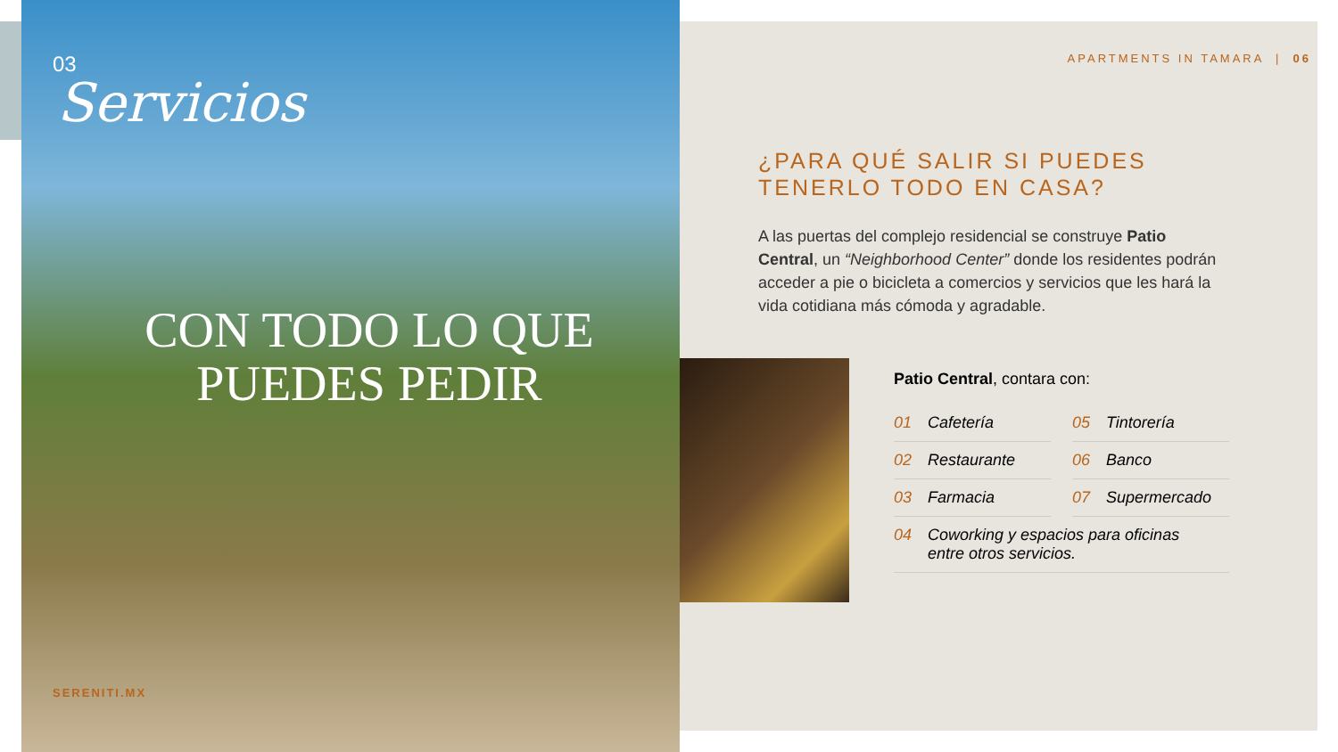03
Servicios
CON TODO LO QUE PUEDES PEDIR
SERENITI.MX
APARTMENTS IN TAMARA | 06
¿PARA QUÉ SALIR SI PUEDES
TENERLO TODO EN CASA?
A las puertas del complejo residencial se construye Patio Central, un “Neighborhood Center” donde los residentes podrán acceder a pie o bicicleta a comercios y servicios que les hará la vida cotidiana más cómoda y agradable.
Patio Central, contara con:
01 Cafetería
05 Tintorería
02 Restaurante
06 Banco
03 Farmacia
07 Supermercado
04 Coworking y espacios para oficinas
entre otros servicios.